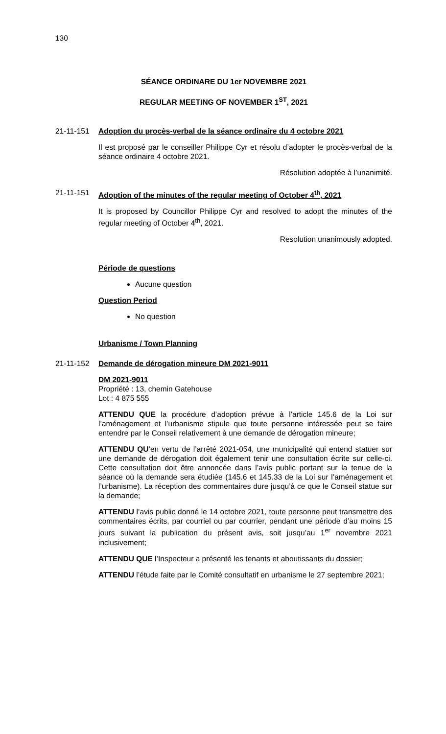130
SÉANCE ORDINARE DU 1er NOVEMBRE 2021
REGULAR MEETING OF NOVEMBER 1<sup>ST</sup>, 2021
21-11-151 Adoption du procès-verbal de la séance ordinaire du 4 octobre 2021
Il est proposé par le conseiller Philippe Cyr et résolu d’adopter le procès-verbal de la séance ordinaire 4 octobre 2021.
Résolution adoptée à l’unanimité.
21-11-151 Adoption of the minutes of the regular meeting of October 4<sup>th</sup>, 2021
It is proposed by Councillor Philippe Cyr and resolved to adopt the minutes of the regular meeting of October 4<sup>th</sup>, 2021.
Resolution unanimously adopted.
Période de questions
Aucune question
Question Period
No question
Urbanisme / Town Planning
21-11-152 Demande de dérogation mineure DM 2021-9011
DM 2021-9011
Propriété : 13, chemin Gatehouse
Lot : 4 875 555
ATTENDU QUE la procédure d’adoption prévue à l’article 145.6 de la Loi sur l’aménagement et l’urbanisme stipule que toute personne intéressée peut se faire entendre par le Conseil relativement à une demande de dérogation mineure;
ATTENDU QU’en vertu de l’arrêté 2021-054, une municipalité qui entend statuer sur une demande de dérogation doit également tenir une consultation écrite sur celle-ci. Cette consultation doit être annoncée dans l’avis public portant sur la tenue de la séance où la demande sera étudiée (145.6 et 145.33 de la Loi sur l’aménagement et l’urbanisme). La réception des commentaires dure jusqu’à ce que le Conseil statue sur la demande;
ATTENDU l’avis public donné le 14 octobre 2021, toute personne peut transmettre des commentaires écrits, par courriel ou par courrier, pendant une période d’au moins 15 jours suivant la publication du présent avis, soit jusqu’au 1<sup>er</sup> novembre 2021 inclusivement;
ATTENDU QUE l’Inspecteur a présenté les tenants et aboutissants du dossier;
ATTENDU l’étude faite par le Comité consultatif en urbanisme le 27 septembre 2021;